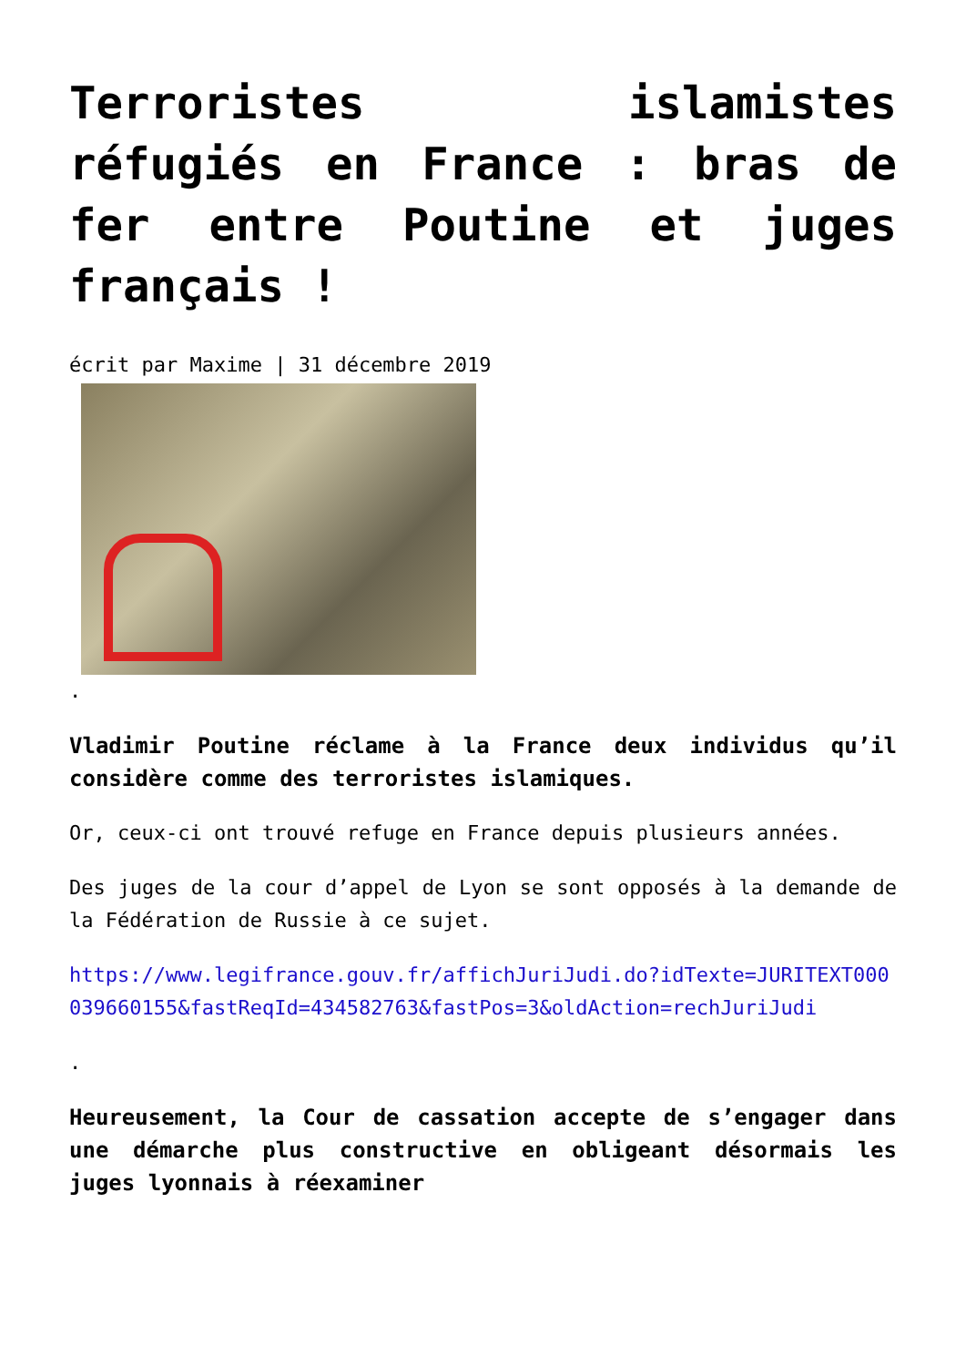Terroristes islamistes réfugiés en France : bras de fer entre Poutine et juges français !
écrit par Maxime | 31 décembre 2019
.
Vladimir Poutine réclame à la France deux individus qu’il considère comme des terroristes islamiques.
Or, ceux-ci ont trouvé refuge en France depuis plusieurs années.
Des juges de la cour d’appel de Lyon se sont opposés à la demande de la Fédération de Russie à ce sujet.
https://www.legifrance.gouv.fr/affichJuriJudi.do?idTexte=JURITEXT000039660155&fastReqId=434582763&fastPos=3&oldAction=rechJuriJudi
.
Heureusement, la Cour de cassation accepte de s’engager dans une démarche plus constructive en obligeant désormais les juges lyonnais à réexaminer